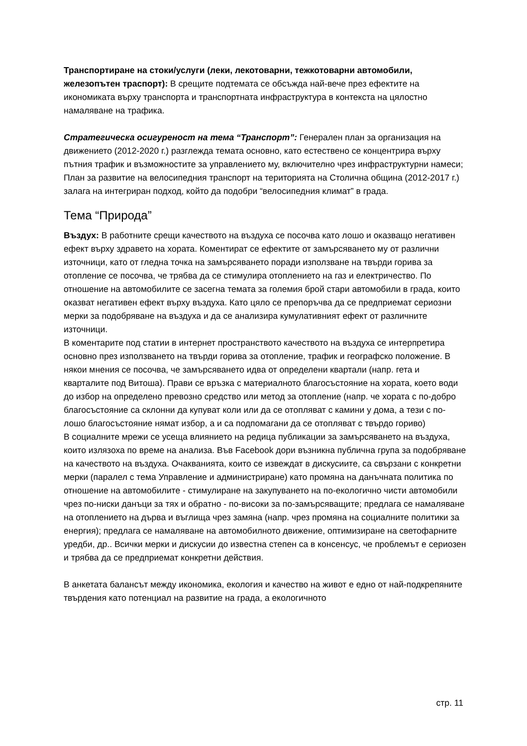Транспортиране на стоки/услуги (леки, лекотоварни, тежкотоварни автомобили, железопътен траспорт): В срещите подтемата се обсъжда най-вече през ефектите на икономиката върху транспорта и транспортната инфраструктура в контекста на цялостно намаляване на трафика.
Стратегическа осигуреност на тема “Транспорт”: Генерален план за организация на движението (2012-2020 г.) разглежда темата основно, като естествено се концентрира върху пътния трафик и възможностите за управлението му, включително чрез инфраструктурни намеси; План за развитие на велосипедния транспорт на територията на Столична община (2012-2017 г.) залага на интегриран подход, който да подобри “велосипедния климат” в града.
Тема “Природа”
Въздух: В работните срещи качеството на въздуха се посочва като лошо и оказващо негативен ефект върху здравето на хората. Коментират се ефектите от замърсяването му от различни източници, като от гледна точка на замърсяването поради използване на твърди горива за отопление се посочва, че трябва да се стимулира отоплението на газ и електричество. По отношение на автомобилите се засегна темата за големия брой стари автомобили в града, които оказват негативен ефект върху въздуха. Като цяло се препоръчва да се предприемат сериозни мерки за подобряване на въздуха и да се анализира кумулативният ефект от различните източници.
В коментарите под статии в интернет пространството качеството на въздуха се интерпретира основно през използването на твърди горива за отопление, трафик и географско положение. В някои мнения се посочва, че замърсяването идва от определени квартали (напр. гета и кварталите под Витоша). Прави се връзка с материалното благосъстояние на хората, което води до избор на определено превозно средство или метод за отопление (напр. че хората с по-добро благосъстояние са склонни да купуват коли или да се отопляват с камини у дома, а тези с по-лошо благосъстояние нямат избор, а и са подпомагани да се отопляват с твърдо гориво)
В социалните мрежи се усеща влиянието на редица публикации за замърсяването на въздуха, които излязоха по време на анализа. Във Facebook дори възникна публична група за подобряване на качеството на въздуха. Очакванията, които се извеждат в дискусиите, са свързани с конкретни мерки (паралел с тема Управление и администриране) като промяна на данъчната политика по отношение на автомобилите - стимулиране на закупуването на по-екологично чисти автомобили чрез по-ниски данъци за тях и обратно - по-високи за по-замърсяващите; предлага се намаляване на отоплението на дърва и въглища чрез замяна (напр. чрез промяна на социалните политики за енергия); предлага се намаляване на автомобилното движение, оптимизиране на светофарните уредби, др.. Всички мерки и дискусии до известна степен са в консенсус, че проблемът е сериозен и трябва да се предприемат конкретни действия.
В анкетата балансът между икономика, екология и качество на живот е едно от най-подкрепяните твърдения като потенциал на развитие на града, а екологичното
стр. 11